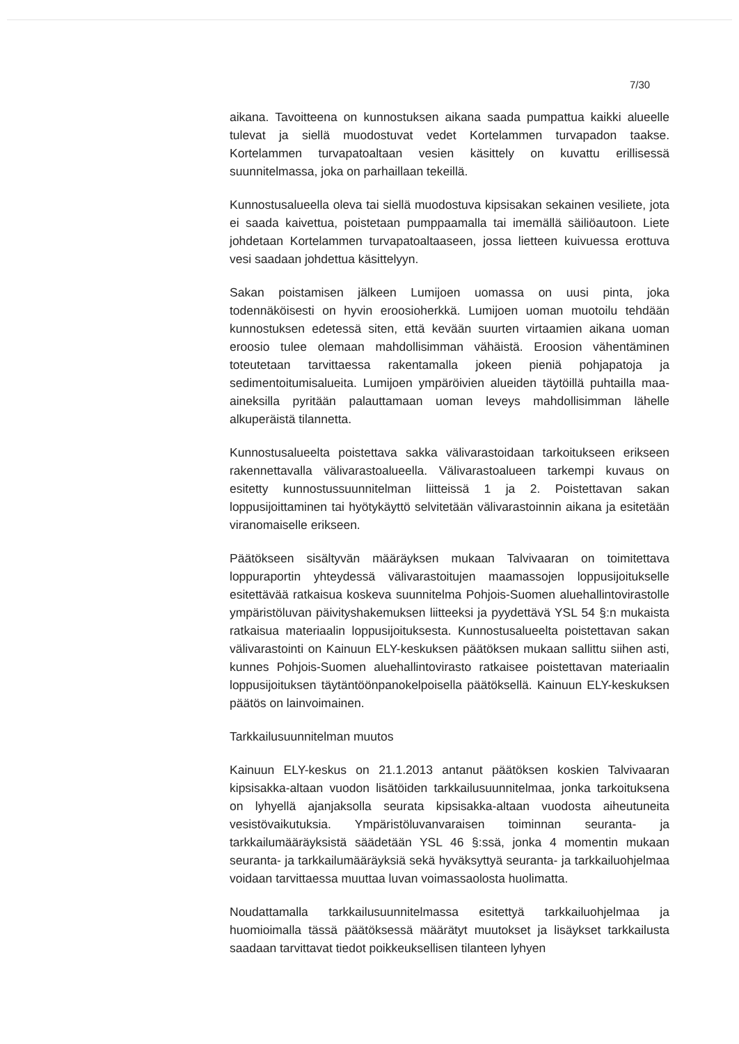7/30
aikana. Tavoitteena on kunnostuksen aikana saada pumpattua kaikki alueelle tulevat ja siellä muodostuvat vedet Kortelammen turvapadon taakse. Kortelammen turvapatoaltaan vesien käsittely on kuvattu erillisessä suunnitelmassa, joka on parhaillaan tekeillä.
Kunnostusalueella oleva tai siellä muodostuva kipsisakan sekainen vesiliete, jota ei saada kaivettua, poistetaan pumppaamalla tai imemällä säiliöautoon. Liete johdetaan Kortelammen turvapatoaltaaseen, jossa lietteen kuivuessa erottuva vesi saadaan johdettua käsittelyyn.
Sakan poistamisen jälkeen Lumijoen uomassa on uusi pinta, joka todennäköisesti on hyvin eroosioherkkä. Lumijoen uoman muotoilu tehdään kunnostuksen edetessä siten, että kevään suurten virtaamien aikana uoman eroosio tulee olemaan mahdollisimman vähäistä. Eroosion vähentäminen toteutetaan tarvittaessa rakentamalla jokeen pieniä pohjapatoja ja sedimentoitumisalueita. Lumijoen ympäröivien alueiden täytöillä puhtailla maa-aineksilla pyritään palauttamaan uoman leveys mahdollisimman lähelle alkuperäistä tilannetta.
Kunnostusalueelta poistettava sakka välivarastoidaan tarkoitukseen erikseen rakennettavalla välivarastoalueella. Välivarastoalueen tarkempi kuvaus on esitetty kunnostussuunnitelman liitteissä 1 ja 2. Poistettavan sakan loppusijoittaminen tai hyötykäyttö selvitetään välivarastoinnin aikana ja esitetään viranomaiselle erikseen.
Päätökseen sisältyvän määräyksen mukaan Talvivaaran on toimitettava loppuraportin yhteydessä välivarastoitujen maamassojen loppusijoitukselle esitettävää ratkaisua koskeva suunnitelma Pohjois-Suomen aluehallintovirastolle ympäristöluvan päivityshakemuksen liitteeksi ja pyydettävä YSL 54 §:n mukaista ratkaisua materiaalin loppusijoituksesta. Kunnostusalueelta poistettavan sakan välivarastointi on Kainuun ELY-keskuksen päätöksen mukaan sallittu siihen asti, kunnes Pohjois-Suomen aluehallintovirasto ratkaisee poistettavan materiaalin loppusijoituksen täytäntöönpanokelpoisella päätöksellä. Kainuun ELY-keskuksen päätös on lainvoimainen.
Tarkkailusuunnitelman muutos
Kainuun ELY-keskus on 21.1.2013 antanut päätöksen koskien Talvivaaran kipsisakka-altaan vuodon lisätöiden tarkkailusuunnitelmaa, jonka tarkoituksena on lyhyellä ajanjaksolla seurata kipsisakka-altaan vuodosta aiheutuneita vesistövaikutuksia. Ympäristöluvanvaraisen toiminnan seuranta- ja tarkkailumääräyksistä säädetään YSL 46 §:ssä, jonka 4 momentin mukaan seuranta- ja tarkkailumääräyksiä sekä hyväksyttyä seuranta- ja tarkkailuohjelmaa voidaan tarvittaessa muuttaa luvan voimassaolosta huolimatta.
Noudattamalla tarkkailusuunnitelmassa esitettyä tarkkailuohjelmaa ja huomioimalla tässä päätöksessä määrätyt muutokset ja lisäykset tarkkailusta saadaan tarvittavat tiedot poikkeuksellisen tilanteen lyhyen